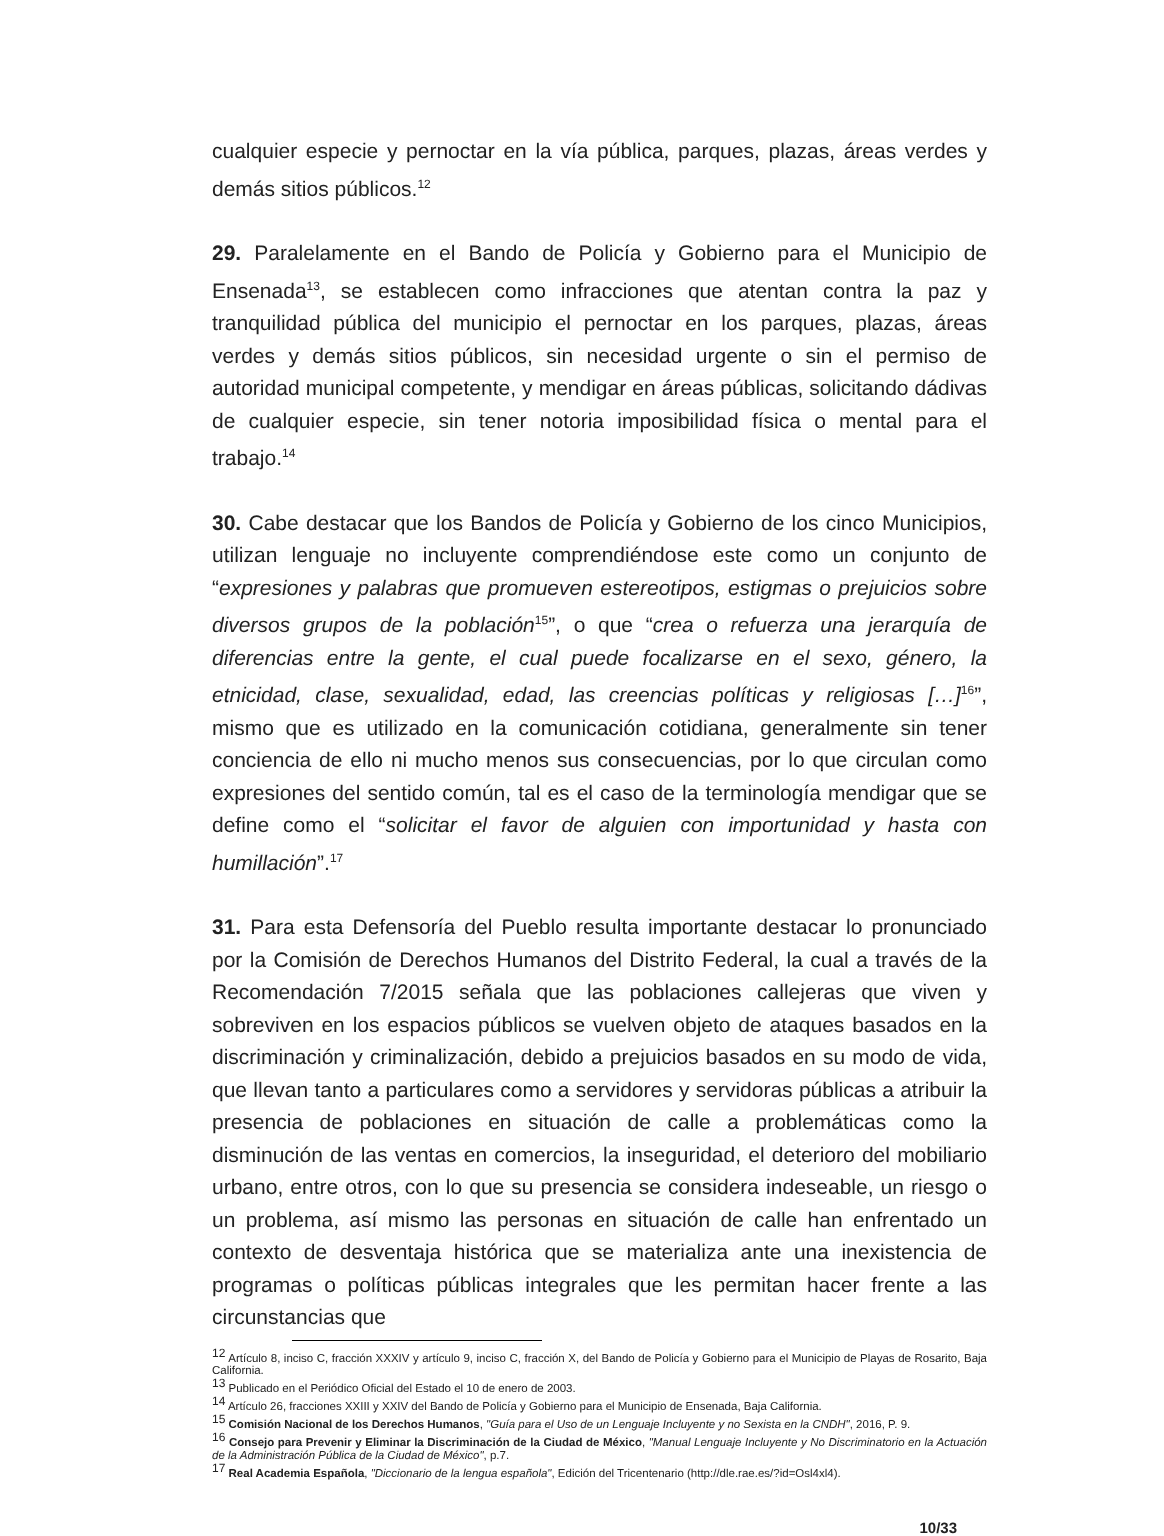cualquier especie y pernoctar en la vía pública, parques, plazas, áreas verdes y demás sitios públicos.<sup>12</sup>
29. Paralelamente en el Bando de Policía y Gobierno para el Municipio de Ensenada<sup>13</sup>, se establecen como infracciones que atentan contra la paz y tranquilidad pública del municipio el pernoctar en los parques, plazas, áreas verdes y demás sitios públicos, sin necesidad urgente o sin el permiso de autoridad municipal competente, y mendigar en áreas públicas, solicitando dádivas de cualquier especie, sin tener notoria imposibilidad física o mental para el trabajo.<sup>14</sup>
30. Cabe destacar que los Bandos de Policía y Gobierno de los cinco Municipios, utilizan lenguaje no incluyente comprendiéndose este como un conjunto de “expresiones y palabras que promueven estereotipos, estigmas o prejuicios sobre diversos grupos de la población<sup>15</sup>”, o que “crea o refuerza una jerarquía de diferencias entre la gente, el cual puede focalizarse en el sexo, género, la etnicidad, clase, sexualidad, edad, las creencias políticas y religiosas […]<sup>16</sup>”, mismo que es utilizado en la comunicación cotidiana, generalmente sin tener conciencia de ello ni mucho menos sus consecuencias, por lo que circulan como expresiones del sentido común, tal es el caso de la terminología mendigar que se define como el “solicitar el favor de alguien con importunidad y hasta con humillación”.<sup>17</sup>
31. Para esta Defensoría del Pueblo resulta importante destacar lo pronunciado por la Comisión de Derechos Humanos del Distrito Federal, la cual a través de la Recomendación 7/2015 señala que las poblaciones callejeras que viven y sobreviven en los espacios públicos se vuelven objeto de ataques basados en la discriminación y criminalización, debido a prejuicios basados en su modo de vida, que llevan tanto a particulares como a servidores y servidoras públicas a atribuir la presencia de poblaciones en situación de calle a problemáticas como la disminución de las ventas en comercios, la inseguridad, el deterioro del mobiliario urbano, entre otros, con lo que su presencia se considera indeseable, un riesgo o un problema, así mismo las personas en situación de calle han enfrentado un contexto de desventaja histórica que se materializa ante una inexistencia de programas o políticas públicas integrales que les permitan hacer frente a las circunstancias que
<sup>12</sup> Artículo 8, inciso C, fracción XXXIV y artículo 9, inciso C, fracción X, del Bando de Policía y Gobierno para el Municipio de Playas de Rosarito, Baja California.
<sup>13</sup> Publicado en el Periódico Oficial del Estado el 10 de enero de 2003.
<sup>14</sup> Artículo 26, fracciones XXIII y XXIV del Bando de Policía y Gobierno para el Municipio de Ensenada, Baja California.
<sup>15</sup> Comisión Nacional de los Derechos Humanos, "Guía para el Uso de un Lenguaje Incluyente y no Sexista en la CNDH", 2016, P. 9.
<sup>16</sup> Consejo para Prevenir y Eliminar la Discriminación de la Ciudad de México, "Manual Lenguaje Incluyente y No Discriminatorio en la Actuación de la Administración Pública de la Ciudad de México", p.7.
<sup>17</sup> Real Academia Española, "Diccionario de la lengua española", Edición del Tricentenario (http://dle.rae.es/?id=Osl4xl4).
10/33